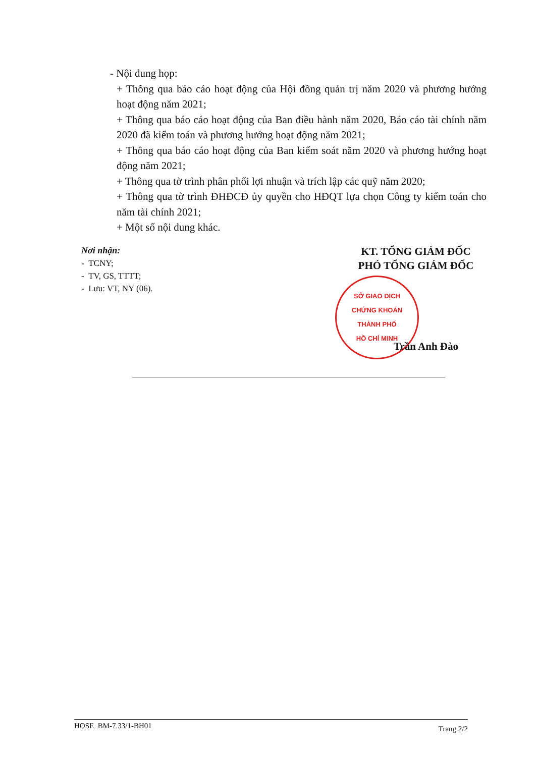- Nội dung họp:
+ Thông qua báo cáo hoạt động của Hội đồng quản trị năm 2020 và phương hướng hoạt động năm 2021;
+ Thông qua báo cáo hoạt động của Ban điều hành năm 2020, Báo cáo tài chính năm 2020 đã kiểm toán và phương hướng hoạt động năm 2021;
+ Thông qua báo cáo hoạt động của Ban kiểm soát năm 2020 và phương hướng hoạt động năm 2021;
+ Thông qua tờ trình phân phối lợi nhuận và trích lập các quỹ năm 2020;
+ Thông qua tờ trình ĐHĐCĐ ủy quyền cho HĐQT lựa chọn Công ty kiểm toán cho năm tài chính 2021;
+ Một số nội dung khác.
Nơi nhận:
- TCNY;
- TV, GS, TTTT;
- Lưu: VT, NY (06).
KT. TỔNG GIÁM ĐỐC
PHÓ TỔNG GIÁM ĐỐC
SỞ GIAO DỊCH
CHỨNG KHOÁN
THÀNH PHỐ
HỒ CHÍ MINH
Trần Anh Đào
HOSE_BM-7.33/1-BH01 Trang 2/2